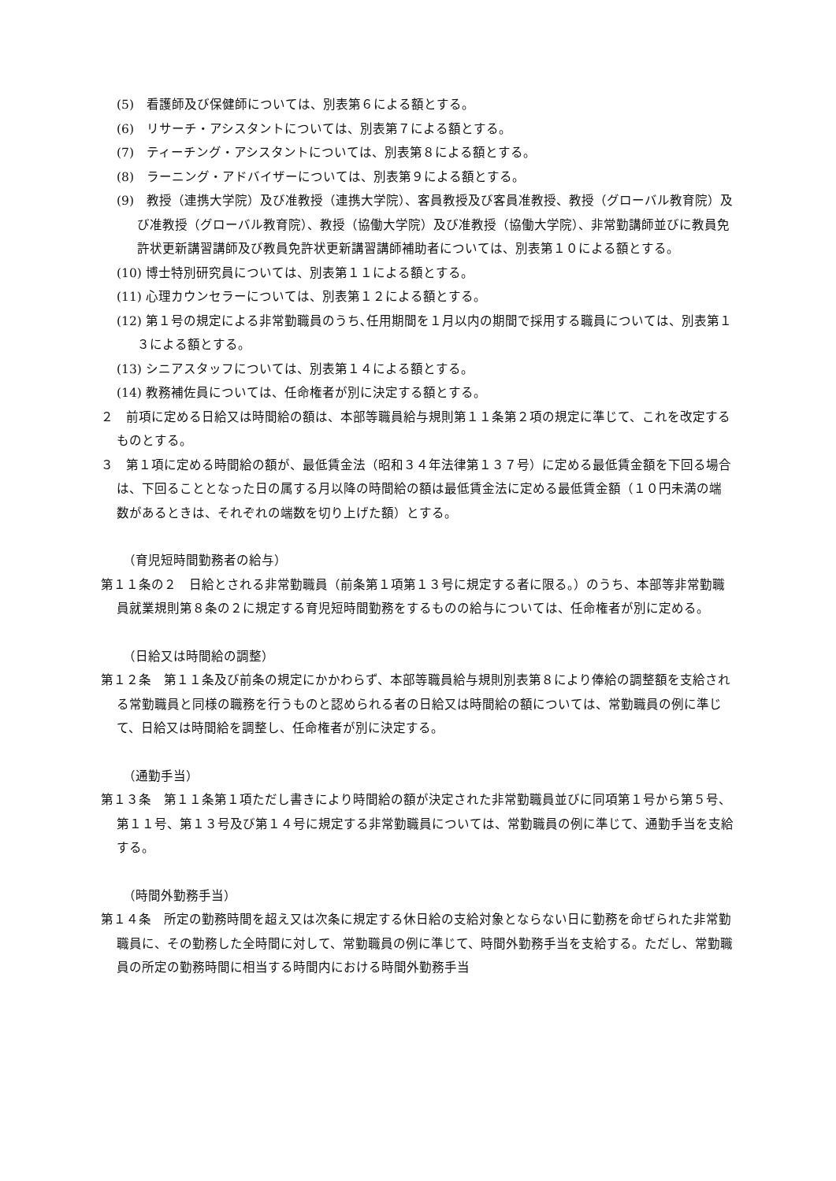(5)　看護師及び保健師については、別表第６による額とする。
(6)　リサーチ・アシスタントについては、別表第７による額とする。
(7)　ティーチング・アシスタントについては、別表第８による額とする。
(8)　ラーニング・アドバイザーについては、別表第９による額とする。
(9)　教授（連携大学院）及び准教授（連携大学院）、客員教授及び客員准教授、教授（グローバル教育院）及び准教授（グローバル教育院）、教授（協働大学院）及び准教授（協働大学院）、非常勤講師並びに教員免許状更新講習講師及び教員免許状更新講習講師補助者については、別表第１０による額とする。
(10) 博士特別研究員については、別表第１１による額とする。
(11) 心理カウンセラーについては、別表第１２による額とする。
(12) 第１号の規定による非常勤職員のうち､任用期間を１月以内の期間で採用する職員については、別表第１３による額とする。
(13) シニアスタッフについては、別表第１４による額とする。
(14) 教務補佐員については、任命権者が別に決定する額とする。
２　前項に定める日給又は時間給の額は、本部等職員給与規則第１１条第２項の規定に準じて、これを改定するものとする。
３　第１項に定める時間給の額が、最低賃金法（昭和３４年法律第１３７号）に定める最低賃金額を下回る場合は、下回ることとなった日の属する月以降の時間給の額は最低賃金法に定める最低賃金額（１０円未満の端数があるときは、それぞれの端数を切り上げた額）とする。
（育児短時間勤務者の給与）
第１１条の２　日給とされる非常勤職員（前条第１項第１３号に規定する者に限る。）のうち、本部等非常勤職員就業規則第８条の２に規定する育児短時間勤務をするものの給与については、任命権者が別に定める。
（日給又は時間給の調整）
第１２条　第１１条及び前条の規定にかかわらず、本部等職員給与規則別表第８により俸給の調整額を支給される常勤職員と同様の職務を行うものと認められる者の日給又は時間給の額については、常勤職員の例に準じて、日給又は時間給を調整し、任命権者が別に決定する。
（通勤手当）
第１３条　第１１条第１項ただし書きにより時間給の額が決定された非常勤職員並びに同項第１号から第５号、第１１号、第１３号及び第１４号に規定する非常勤職員については、常勤職員の例に準じて、通勤手当を支給する。
（時間外勤務手当）
第１４条　所定の勤務時間を超え又は次条に規定する休日給の支給対象とならない日に勤務を命ぜられた非常勤職員に、その勤務した全時間に対して、常勤職員の例に準じて、時間外勤務手当を支給する。ただし、常勤職員の所定の勤務時間に相当する時間内における時間外勤務手当